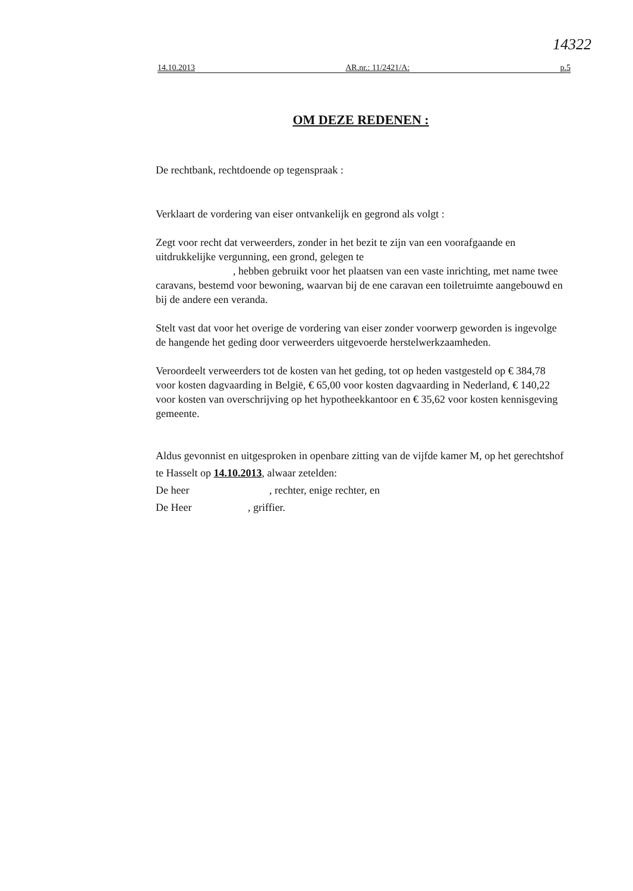14322
14.10.2013 AR.nr.: 11/2421/A: p.5
OM DEZE REDENEN :
De rechtbank, rechtdoende op tegenspraak :
Verklaart de vordering van eiser ontvankelijk en gegrond als volgt :
Zegt voor recht dat verweerders, zonder in het bezit te zijn van een voorafgaande en uitdrukkelijke vergunning, een grond, gelegen te
, hebben gebruikt voor het plaatsen van een vaste inrichting, met name twee caravans, bestemd voor bewoning, waarvan bij de ene caravan een toiletruimte aangebouwd en bij de andere een veranda.
Stelt vast dat voor het overige de vordering van eiser zonder voorwerp geworden is ingevolge de hangende het geding door verweerders uitgevoerde herstelwerkzaamheden.
Veroordeelt verweerders tot de kosten van het geding, tot op heden vastgesteld op € 384,78 voor kosten dagvaarding in België, € 65,00 voor kosten dagvaarding in Nederland, € 140,22 voor kosten van overschrijving op het hypotheekkantoor en € 35,62 voor kosten kennisgeving gemeente.
Aldus gevonnist en uitgesproken in openbare zitting van de vijfde kamer M, op het gerechtshof te Hasselt op 14.10.2013, alwaar zetelden:
De heer , rechter, enige rechter, en
De Heer , griffier.